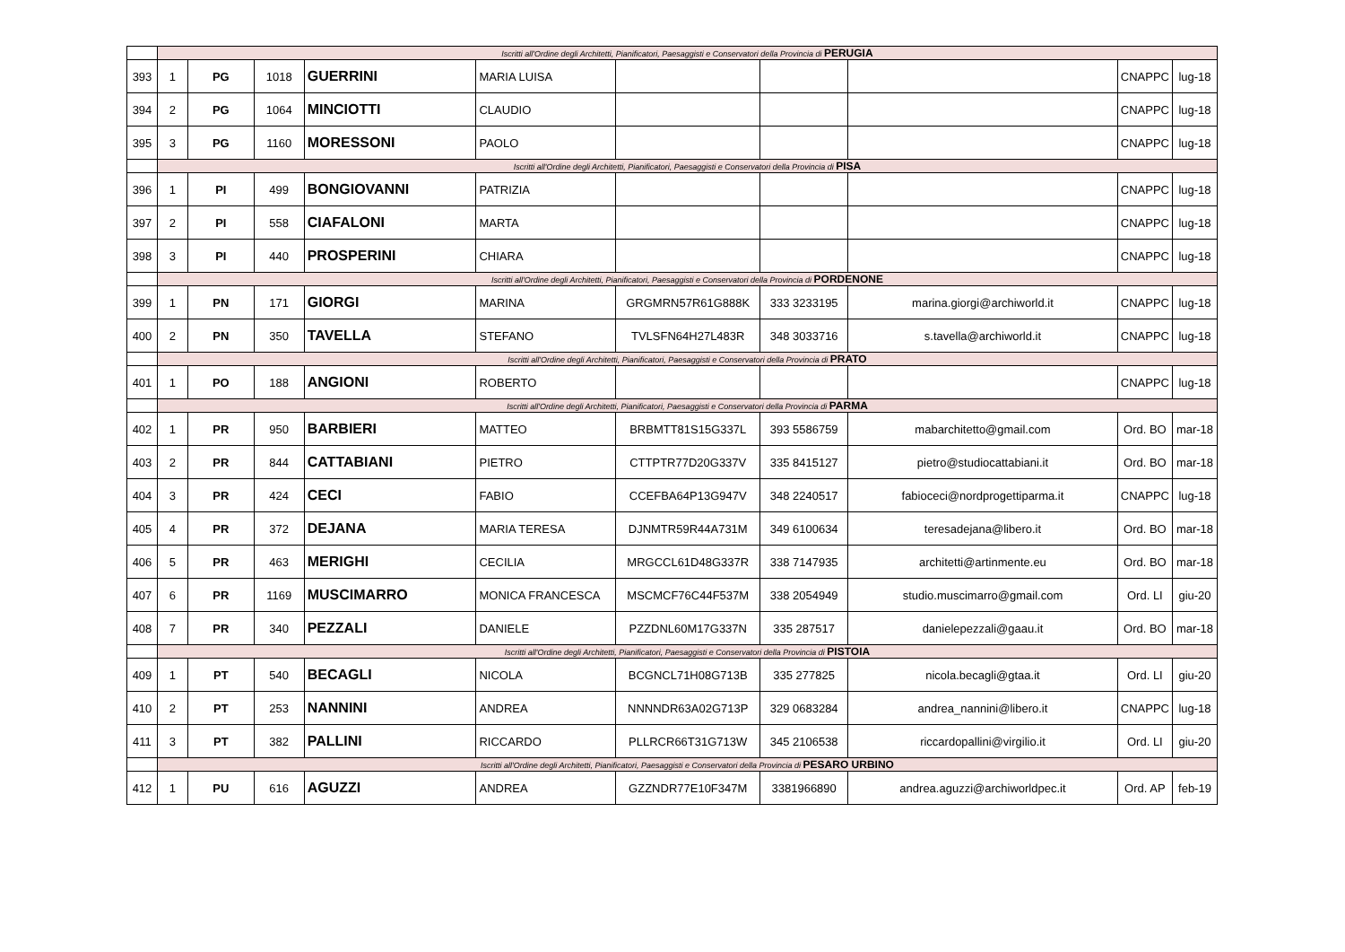| | Iscritti all'Ordine degli Architetti, Pianificatori, Paesaggisti e Conservatori della Provincia di PERUGIA | | | | | | | | | |
| 393 | 1 | PG | 1018 | GUERRINI | MARIA LUISA | | | | CNAPPC | lug-18 |
| 394 | 2 | PG | 1064 | MINCIOTTI | CLAUDIO | | | | CNAPPC | lug-18 |
| 395 | 3 | PG | 1160 | MORESSONI | PAOLO | | | | CNAPPC | lug-18 |
| | Iscritti all'Ordine degli Architetti, Pianificatori, Paesaggisti e Conservatori della Provincia di PISA | | | | | | | | | |
| 396 | 1 | PI | 499 | BONGIOVANNI | PATRIZIA | | | | CNAPPC | lug-18 |
| 397 | 2 | PI | 558 | CIAFALONI | MARTA | | | | CNAPPC | lug-18 |
| 398 | 3 | PI | 440 | PROSPERINI | CHIARA | | | | CNAPPC | lug-18 |
| | Iscritti all'Ordine degli Architetti, Pianificatori, Paesaggisti e Conservatori della Provincia di PORDENONE | | | | | | | | | |
| 399 | 1 | PN | 171 | GIORGI | MARINA | GRGMRN57R61G888K | 333 3233195 | marina.giorgi@archiworld.it | CNAPPC | lug-18 |
| 400 | 2 | PN | 350 | TAVELLA | STEFANO | TVLSFN64H27L483R | 348 3033716 | s.tavella@archiworld.it | CNAPPC | lug-18 |
| | Iscritti all'Ordine degli Architetti, Pianificatori, Paesaggisti e Conservatori della Provincia di PRATO | | | | | | | | | |
| 401 | 1 | PO | 188 | ANGIONI | ROBERTO | | | | CNAPPC | lug-18 |
| | Iscritti all'Ordine degli Architetti, Pianificatori, Paesaggisti e Conservatori della Provincia di PARMA | | | | | | | | | |
| 402 | 1 | PR | 950 | BARBIERI | MATTEO | BRBMTT81S15G337L | 393 5586759 | mabarchitetto@gmail.com | Ord. BO | mar-18 |
| 403 | 2 | PR | 844 | CATTABIANI | PIETRO | CTTPTR77D20G337V | 335 8415127 | pietro@studiocattabiani.it | Ord. BO | mar-18 |
| 404 | 3 | PR | 424 | CECI | FABIO | CCEFBA64P13G947V | 348 2240517 | fabioceci@nordprogettiparma.it | CNAPPC | lug-18 |
| 405 | 4 | PR | 372 | DEJANA | MARIA TERESA | DJNMTR59R44A731M | 349 6100634 | teresadejana@libero.it | Ord. BO | mar-18 |
| 406 | 5 | PR | 463 | MERIGHI | CECILIA | MRGCCL61D48G337R | 338 7147935 | architetti@artinmente.eu | Ord. BO | mar-18 |
| 407 | 6 | PR | 1169 | MUSCIMARRO | MONICA FRANCESCA | MSCMCF76C44F537M | 338 2054949 | studio.muscimarro@gmail.com | Ord. LI | giu-20 |
| 408 | 7 | PR | 340 | PEZZALI | DANIELE | PZZDNL60M17G337N | 335 287517 | danielepezzali@gaau.it | Ord. BO | mar-18 |
| | Iscritti all'Ordine degli Architetti, Pianificatori, Paesaggisti e Conservatori della Provincia di PISTOIA | | | | | | | | | |
| 409 | 1 | PT | 540 | BECAGLI | NICOLA | BCGNCL71H08G713B | 335 277825 | nicola.becagli@gtaa.it | Ord. LI | giu-20 |
| 410 | 2 | PT | 253 | NANNINI | ANDREA | NNNNDR63A02G713P | 329 0683284 | andrea_nannini@libero.it | CNAPPC | lug-18 |
| 411 | 3 | PT | 382 | PALLINI | RICCARDO | PLLRCR66T31G713W | 345 2106538 | riccardopallini@virgilio.it | Ord. LI | giu-20 |
| | Iscritti all'Ordine degli Architetti, Pianificatori, Paesaggisti e Conservatori della Provincia di PESARO URBINO | | | | | | | | | |
| 412 | 1 | PU | 616 | AGUZZI | ANDREA | GZZNDR77E10F347M | 3381966890 | andrea.aguzzi@archiworldpec.it | Ord. AP | feb-19 |